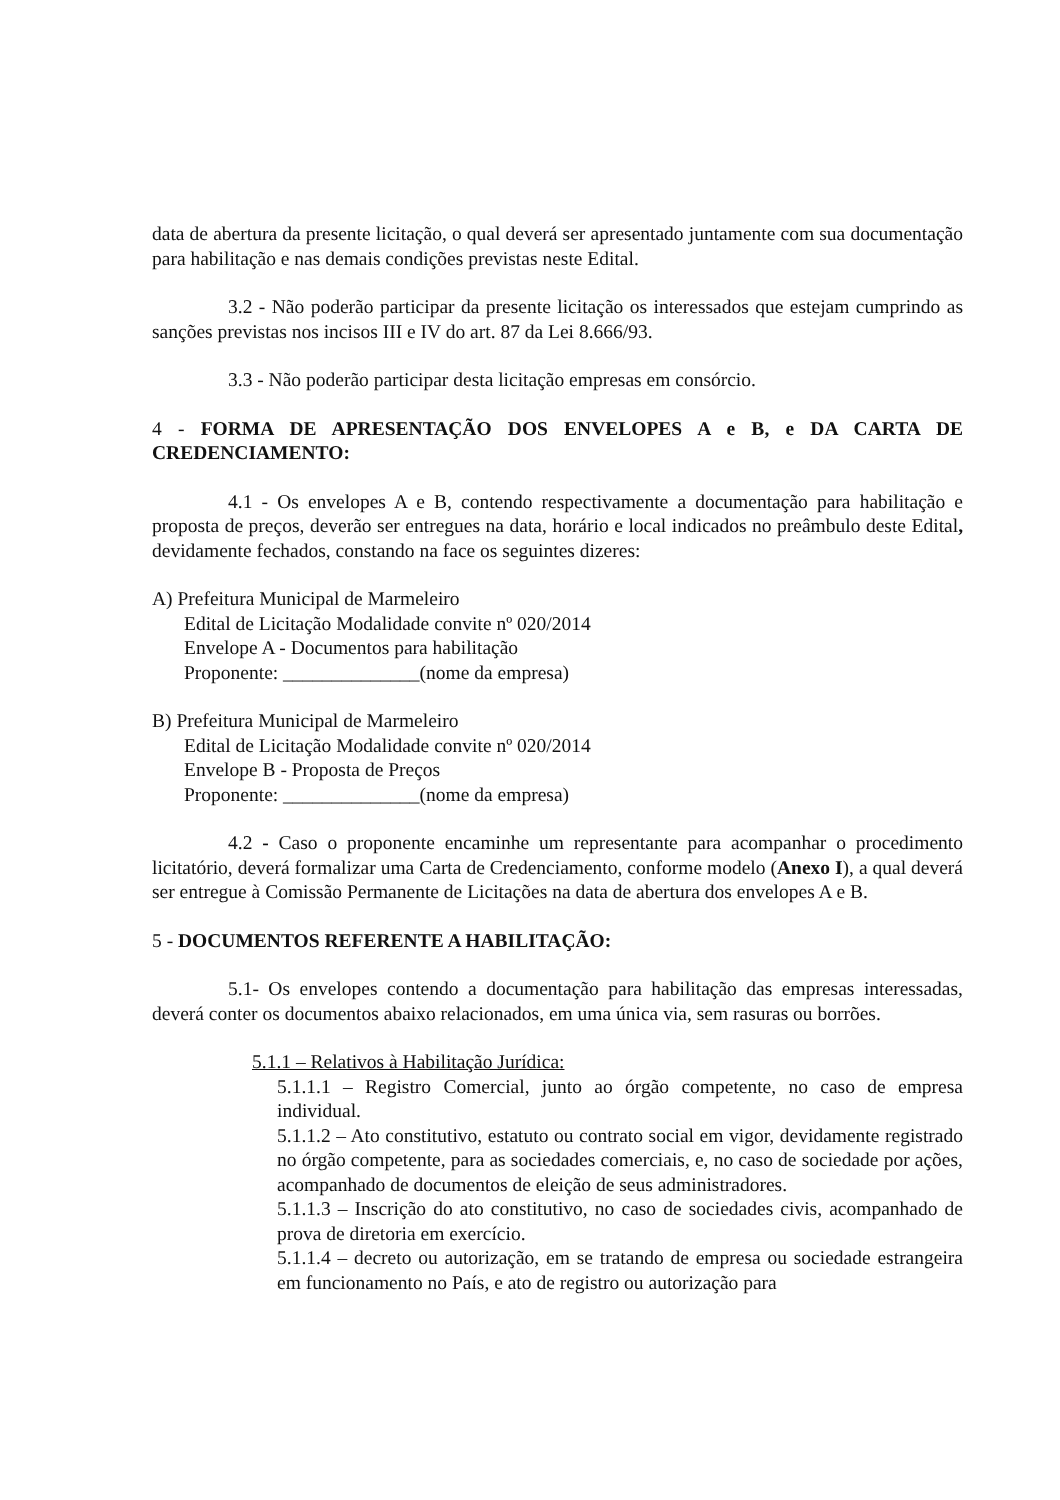data de abertura da presente licitação, o qual deverá ser apresentado juntamente com sua documentação para habilitação e nas demais condições previstas neste Edital.
3.2 - Não poderão participar da presente licitação os interessados que estejam cumprindo as sanções previstas nos incisos III e IV do art. 87 da Lei 8.666/93.
3.3 - Não poderão participar desta licitação empresas em consórcio.
4 - FORMA DE APRESENTAÇÃO DOS ENVELOPES A e B, e DA CARTA DE CREDENCIAMENTO:
4.1 - Os envelopes A e B, contendo respectivamente a documentação para habilitação e proposta de preços, deverão ser entregues na data, horário e local indicados no preâmbulo deste Edital, devidamente fechados, constando na face os seguintes dizeres:
A) Prefeitura Municipal de Marmeleiro
Edital de Licitação Modalidade convite nº 020/2014
Envelope A - Documentos para habilitação
Proponente: ______________(nome da empresa)
B) Prefeitura Municipal de Marmeleiro
Edital de Licitação Modalidade convite nº 020/2014
Envelope B - Proposta de Preços
Proponente: ______________(nome da empresa)
4.2 - Caso o proponente encaminhe um representante para acompanhar o procedimento licitatório, deverá formalizar uma Carta de Credenciamento, conforme modelo (Anexo I), a qual deverá ser entregue à Comissão Permanente de Licitações na data de abertura dos envelopes A e B.
5 - DOCUMENTOS REFERENTE A HABILITAÇÃO:
5.1- Os envelopes contendo a documentação para habilitação das empresas interessadas, deverá conter os documentos abaixo relacionados, em uma única via, sem rasuras ou borrões.
5.1.1 – Relativos à Habilitação Jurídica:
5.1.1.1 – Registro Comercial, junto ao órgão competente, no caso de empresa individual.
5.1.1.2 – Ato constitutivo, estatuto ou contrato social em vigor, devidamente registrado no órgão competente, para as sociedades comerciais, e, no caso de sociedade por ações, acompanhado de documentos de eleição de seus administradores.
5.1.1.3 – Inscrição do ato constitutivo, no caso de sociedades civis, acompanhado de prova de diretoria em exercício.
5.1.1.4 – decreto ou autorização, em se tratando de empresa ou sociedade estrangeira em funcionamento no País, e ato de registro ou autorização para